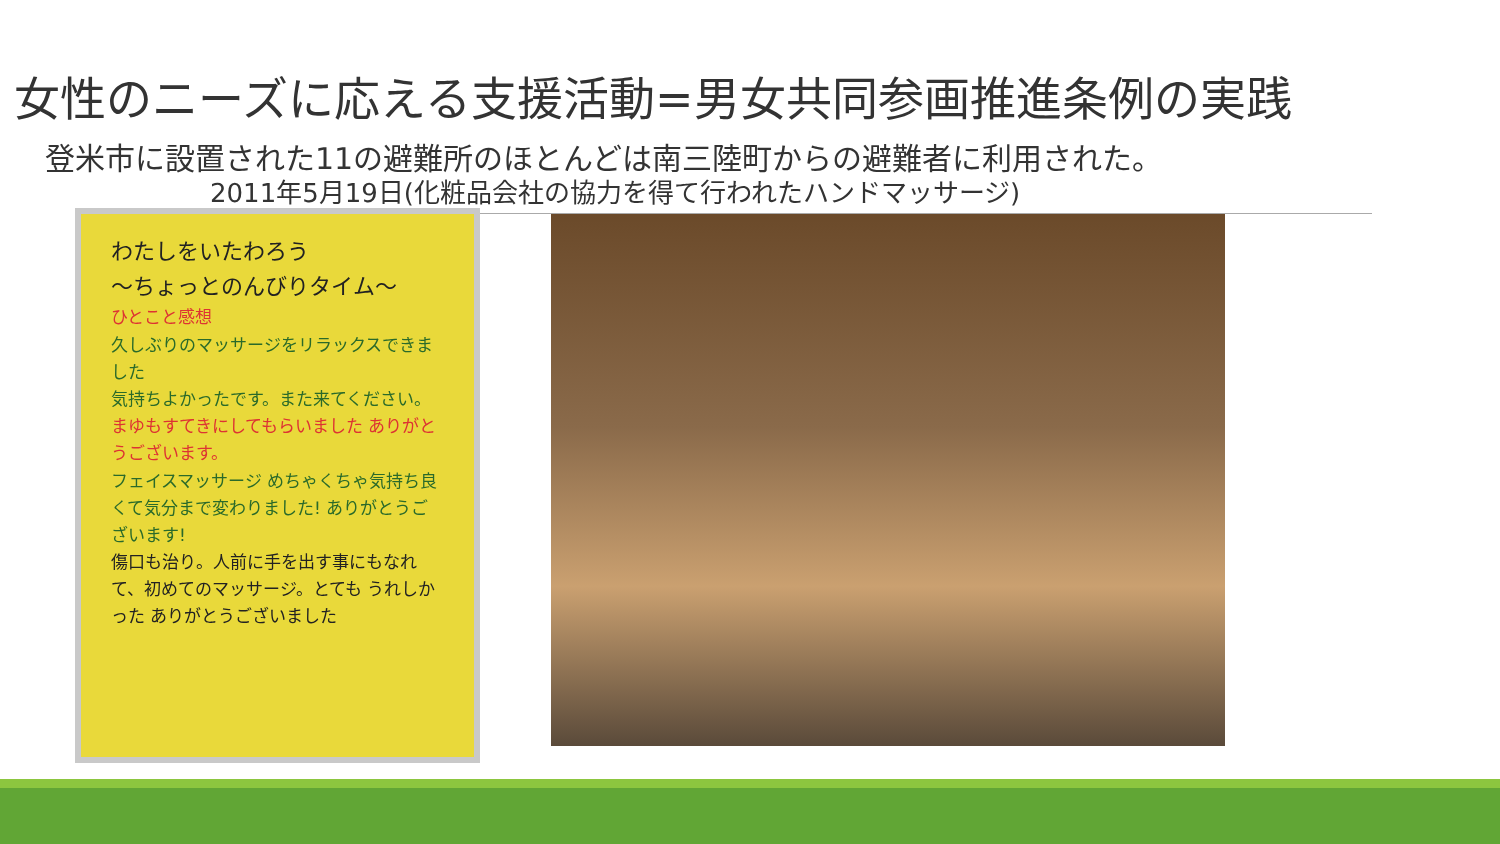女性のニーズに応える支援活動=男女共同参画推進条例の実践
登米市に設置された11の避難所のほとんどは南三陸町からの避難者に利用された。
2011年5月19日(化粧品会社の協力を得て行われたハンドマッサージ)
わたしをいたわろう
〜ちょっとのんびりタイム〜
ひとこと感想
久しぶりのマッサージをリラックスできました
気持ちよかったです。また来てください。
まゆもすてきにしてもらいました ありがとうございます。
フェイスマッサージ めちゃくちゃ気持ち良くて気分まで変わりました! ありがとうございます!
傷口も治り。人前に手を出す事にもなれて、初めてのマッサージ。とても うれしかった ありがとうございました